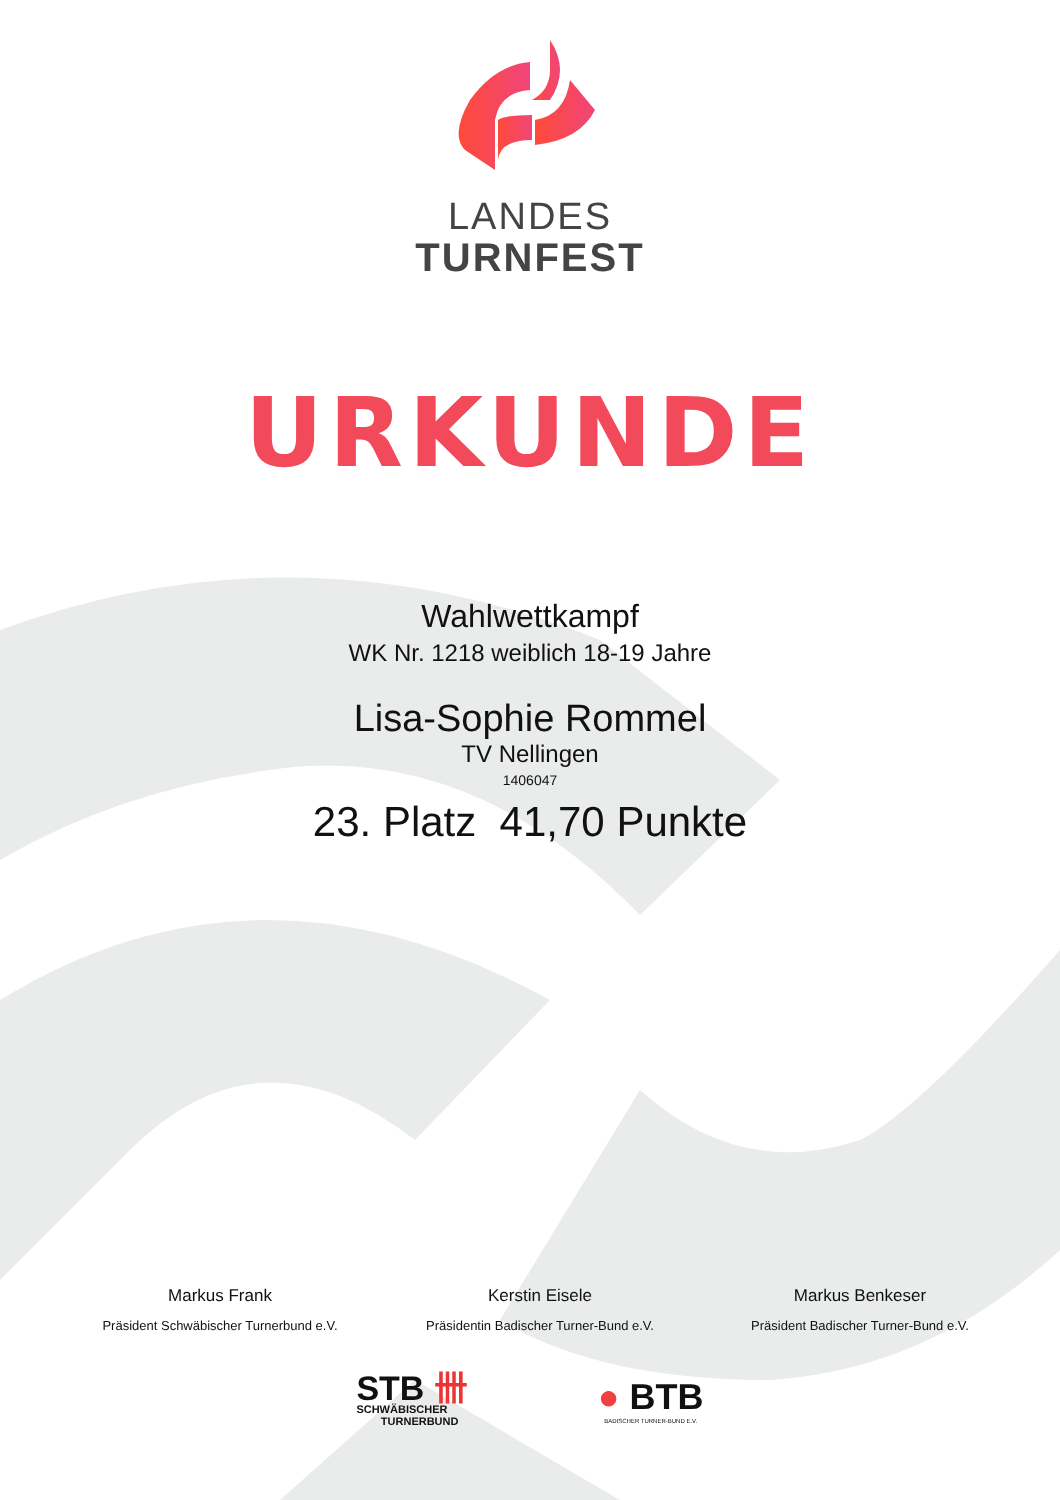LANDES
TURNFEST
URKUNDE
Wahlwettkampf
WK Nr. 1218 weiblich 18-19 Jahre
Lisa-Sophie Rommel
TV Nellingen
1406047
23. Platz 41,70 Punkte
Markus Frank
Präsident Schwäbischer Turnerbund e.V.
Kerstin Eisele
Präsidentin Badischer Turner-Bund e.V.
Markus Benkeser
Präsident Badischer Turner-Bund e.V.
STB 卌
SCHWÄBISCHER
TURNERBUND
● BTB
BADISCHER TURNER-BUND E.V.